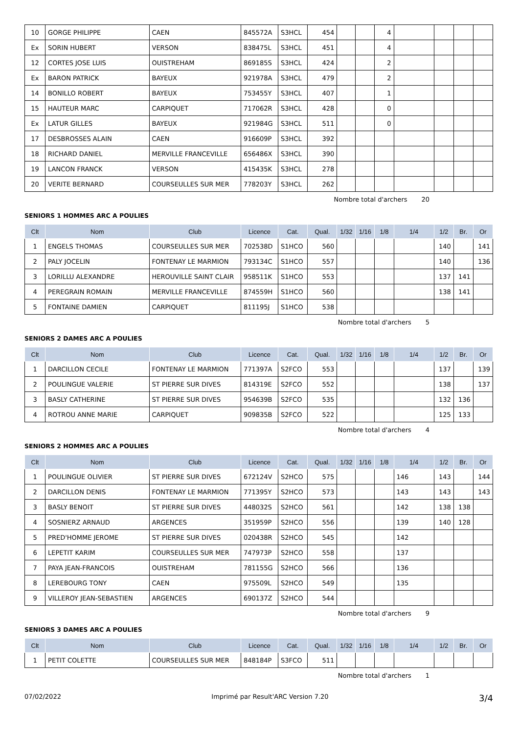| 10 | GORGE PHILIPPE | CAEN | 845572A | S3HCL | 454 | | | 4 | | | | |
| Ex | SORIN HUBERT | VERSON | 838475L | S3HCL | 451 | | | 4 | | | | |
| 12 | CORTES JOSE LUIS | OUISTREHAM | 869185S | S3HCL | 424 | | | 2 | | | | |
| Ex | BARON PATRICK | BAYEUX | 921978A | S3HCL | 479 | | | 2 | | | | |
| 14 | BONILLO ROBERT | BAYEUX | 753455Y | S3HCL | 407 | | | 1 | | | | |
| 15 | HAUTEUR MARC | CARPIQUET | 717062R | S3HCL | 428 | | | 0 | | | | |
| Ex | LATUR GILLES | BAYEUX | 921984G | S3HCL | 511 | | | 0 | | | | |
| 17 | DESBROSSES ALAIN | CAEN | 916609P | S3HCL | 392 | | | | | | | |
| 18 | RICHARD DANIEL | MERVILLE FRANCEVILLE | 656486X | S3HCL | 390 | | | | | | | |
| 19 | LANCON FRANCK | VERSON | 415435K | S3HCL | 278 | | | | | | | |
| 20 | VERITE BERNARD | COURSEULLES SUR MER | 778203Y | S3HCL | 262 | | | | | | | |
Nombre total d'archers 20
SENIORS 1 HOMMES ARC A POULIES
| Clt | Nom | Club | Licence | Cat. | Qual. | 1/32 | 1/16 | 1/8 | 1/4 | 1/2 | Br. | Or |
| --- | --- | --- | --- | --- | --- | --- | --- | --- | --- | --- | --- | --- |
| 1 | ENGELS THOMAS | COURSEULLES SUR MER | 702538D | S1HCO | 560 | | | | | 140 | | 141 |
| 2 | PALY JOCELIN | FONTENAY LE MARMION | 793134C | S1HCO | 557 | | | | | 140 | | 136 |
| 3 | LORILLU ALEXANDRE | HEROUVILLE SAINT CLAIR | 958511K | S1HCO | 553 | | | | | 137 | 141 | |
| 4 | PEREGRAIN ROMAIN | MERVILLE FRANCEVILLE | 874559H | S1HCO | 560 | | | | | 138 | 141 | |
| 5 | FONTAINE DAMIEN | CARPIQUET | 811195J | S1HCO | 538 | | | | | | | |
Nombre total d'archers 5
SENIORS 2 DAMES ARC A POULIES
| Clt | Nom | Club | Licence | Cat. | Qual. | 1/32 | 1/16 | 1/8 | 1/4 | 1/2 | Br. | Or |
| --- | --- | --- | --- | --- | --- | --- | --- | --- | --- | --- | --- | --- |
| 1 | DARCILLON CECILE | FONTENAY LE MARMION | 771397A | S2FCO | 553 | | | | | 137 | | 139 |
| 2 | POULINGUE VALERIE | ST PIERRE SUR DIVES | 814319E | S2FCO | 552 | | | | | 138 | | 137 |
| 3 | BASLY CATHERINE | ST PIERRE SUR DIVES | 954639B | S2FCO | 535 | | | | | 132 | 136 | |
| 4 | ROTROU ANNE MARIE | CARPIQUET | 909835B | S2FCO | 522 | | | | | 125 | 133 | |
Nombre total d'archers 4
SENIORS 2 HOMMES ARC A POULIES
| Clt | Nom | Club | Licence | Cat. | Qual. | 1/32 | 1/16 | 1/8 | 1/4 | 1/2 | Br. | Or |
| --- | --- | --- | --- | --- | --- | --- | --- | --- | --- | --- | --- | --- |
| 1 | POULINGUE OLIVIER | ST PIERRE SUR DIVES | 672124V | S2HCO | 575 | | | | 146 | 143 | | 144 |
| 2 | DARCILLON DENIS | FONTENAY LE MARMION | 771395Y | S2HCO | 573 | | | | 143 | 143 | | 143 |
| 3 | BASLY BENOIT | ST PIERRE SUR DIVES | 448032S | S2HCO | 561 | | | | 142 | 138 | 138 | |
| 4 | SOSNIERZ ARNAUD | ARGENCES | 351959P | S2HCO | 556 | | | | 139 | 140 | 128 | |
| 5 | PRED'HOMME JEROME | ST PIERRE SUR DIVES | 020438R | S2HCO | 545 | | | | 142 | | | |
| 6 | LEPETIT KARIM | COURSEULLES SUR MER | 747973P | S2HCO | 558 | | | | 137 | | | |
| 7 | PAYA JEAN-FRANCOIS | OUISTREHAM | 781155G | S2HCO | 566 | | | | 136 | | | |
| 8 | LEREBOURG TONY | CAEN | 975509L | S2HCO | 549 | | | | 135 | | | |
| 9 | VILLEROY JEAN-SEBASTIEN | ARGENCES | 690137Z | S2HCO | 544 | | | | | | | |
Nombre total d'archers 9
SENIORS 3 DAMES ARC A POULIES
| Clt | Nom | Club | Licence | Cat. | Qual. | 1/32 | 1/16 | 1/8 | 1/4 | 1/2 | Br. | Or |
| --- | --- | --- | --- | --- | --- | --- | --- | --- | --- | --- | --- | --- |
| 1 | PETIT COLETTE | COURSEULLES SUR MER | 848184P | S3FCO | 511 | | | | | | | |
Nombre total d'archers 1
07/02/2022 Imprimé par Result'ARC Version 7.20 3/4